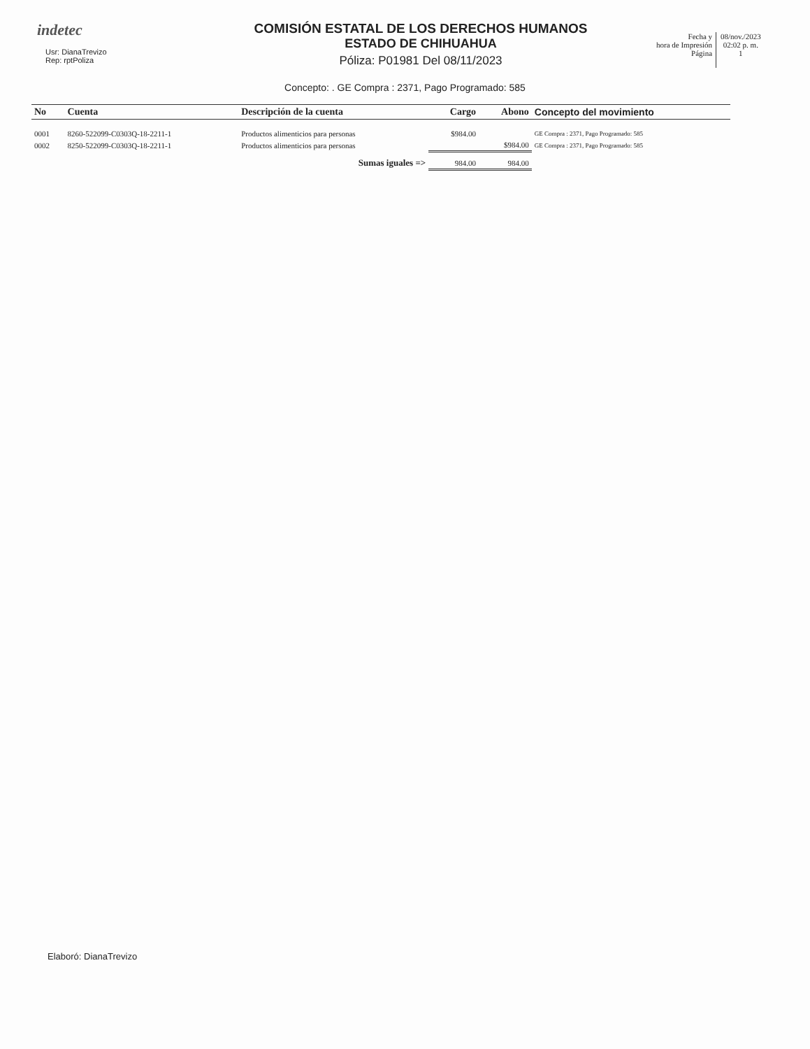indetec
Usr: DianaTrevizo
Rep: rptPoliza
COMISIÓN ESTATAL DE LOS DERECHOS HUMANOS
ESTADO DE CHIHUAHUA
Póliza: P01981 Del 08/11/2023
Fecha y
hora de Impresión
Página
08/nov./2023
02:02 p. m.
1
Concepto: . GE Compra : 2371, Pago Programado: 585
| No | Cuenta | Descripción de la cuenta | Cargo | Abono | Concepto del movimiento |
| --- | --- | --- | --- | --- | --- |
| 0001 | 8260-522099-C0303Q-18-2211-1 | Productos alimenticios para personas | $984.00 | | GE Compra : 2371, Pago Programado: 585 |
| 0002 | 8250-522099-C0303Q-18-2211-1 | Productos alimenticios para personas | | $984.00 | GE Compra : 2371, Pago Programado: 585 |
| | | Sumas iguales => | 984.00 | 984.00 | |
Elaboró: DianaTrevizo